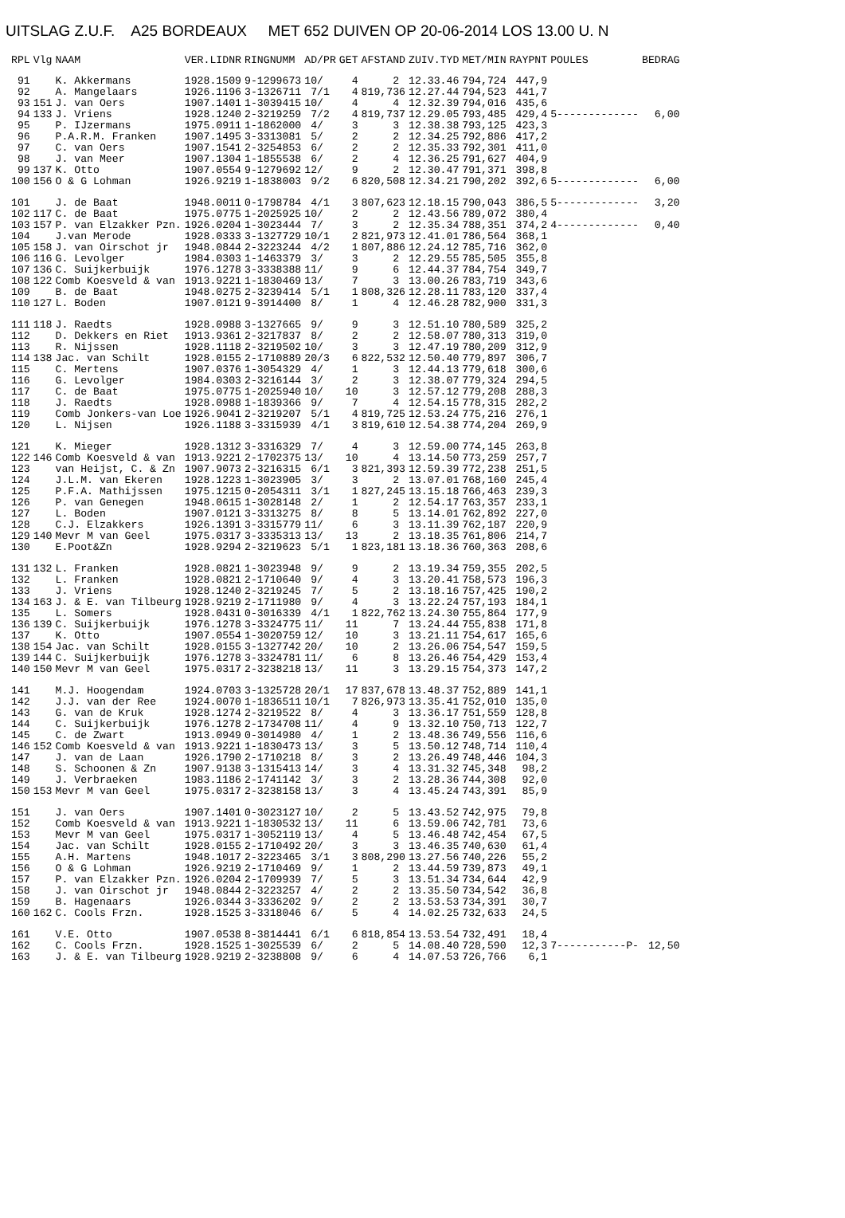UITSLAG Z.U.F. A25 BORDEAUX MET 652 DUIVEN OP 20-06-2014 LOS 13.00 U. N
| RPL | Vlg | NAAM | VER.LIDNR | RINGNUMM | AD/PR | GET | AFSTAND | ZUIV.TYD | MET/MIN | RAYPNT | POULES | BEDRAG |
| --- | --- | --- | --- | --- | --- | --- | --- | --- | --- | --- | --- | --- |
| 91 | | K. Akkermans | 1928.1509 | 9-1299673 | 10/ | 4 | 2 | 12.33.46 | 794,724 | 447,9 | | |
| 92 | | A. Mangelaars | 1926.1196 | 3-1326711 | 7/1 | 4 | 819,736 | 12.27.44 | 794,523 | 441,7 | | |
| 93 | 151 | J. van Oers | 1907.1401 | 1-3039415 | 10/ | 4 | 4 | 12.32.39 | 794,016 | 435,6 | | |
| 94 | 133 | J. Vriens | 1928.1240 | 2-3219259 | 7/2 | 4 | 819,737 | 12.29.05 | 793,485 | 429,4 | 5------------- | 6,00 |
| 95 | | P. IJzermans | 1975.0911 | 1-1862000 | 4/ | 3 | 3 | 12.38.38 | 793,125 | 423,3 | | |
| 96 | | P.A.R.M. Franken | 1907.1495 | 3-3313081 | 5/ | 2 | 2 | 12.34.25 | 792,886 | 417,2 | | |
| 97 | | C. van Oers | 1907.1541 | 2-3254853 | 6/ | 2 | 2 | 12.35.33 | 792,301 | 411,0 | | |
| 98 | | J. van Meer | 1907.1304 | 1-1855538 | 6/ | 2 | 4 | 12.36.25 | 791,627 | 404,9 | | |
| 99 | 137 | K. Otto | 1907.0554 | 9-1279692 | 12/ | 9 | 2 | 12.30.47 | 791,371 | 398,8 | | |
| 100 | 156 | O & G Lohman | 1926.9219 | 1-1838003 | 9/2 | 6 | 820,508 | 12.34.21 | 790,202 | 392,6 | 5------------- | 6,00 |
| 101 | | J. de Baat | 1948.0011 | 0-1798784 | 4/1 | 3 | 807,623 | 12.18.15 | 790,043 | 386,5 | 5------------- | 3,20 |
| 102 | 117 | C. de Baat | 1975.0775 | 1-2025925 | 10/ | 2 | 2 | 12.43.56 | 789,072 | 380,4 | | |
| 103 | 157 | P. van Elzakker Pzn. | 1926.0204 | 1-3023444 | 7/ | 3 | 2 | 12.35.34 | 788,351 | 374,2 | 4------------- | 0,40 |
| 104 | | J.van Merode | 1928.0333 | 3-1327729 | 10/1 | 2 | 821,973 | 12.41.01 | 786,564 | 368,1 | | |
| 105 | 158 | J. van Oirschot jr | 1948.0844 | 2-3223244 | 4/2 | 1 | 807,886 | 12.24.12 | 785,716 | 362,0 | | |
| 106 | 116 | G. Levolger | 1984.0303 | 1-1463379 | 3/ | 3 | 2 | 12.29.55 | 785,505 | 355,8 | | |
| 107 | 136 | C. Suijkerbuijk | 1976.1278 | 3-3338388 | 11/ | 9 | 6 | 12.44.37 | 784,754 | 349,7 | | |
| 108 | 122 | Comb Koesveld & van | 1913.9221 | 1-1830469 | 13/ | 7 | 3 | 13.00.26 | 783,719 | 343,6 | | |
| 109 | | B. de Baat | 1948.0275 | 2-3239414 | 5/1 | 1 | 808,326 | 12.28.11 | 783,120 | 337,4 | | |
| 110 | 127 | L. Boden | 1907.0121 | 9-3914400 | 8/ | 1 | 4 | 12.46.28 | 782,900 | 331,3 | | |
| 111 | 118 | J. Raedts | 1928.0988 | 3-1327665 | 9/ | 9 | 3 | 12.51.10 | 780,589 | 325,2 | | |
| 112 | | D. Dekkers en Riet | 1913.9361 | 2-3217837 | 8/ | 2 | 2 | 12.58.07 | 780,313 | 319,0 | | |
| 113 | | R. Nijssen | 1928.1118 | 2-3219502 | 10/ | 3 | 3 | 12.47.19 | 780,209 | 312,9 | | |
| 114 | 138 | Jac. van Schilt | 1928.0155 | 2-1710889 | 20/3 | 6 | 822,532 | 12.50.40 | 779,897 | 306,7 | | |
| 115 | | C. Mertens | 1907.0376 | 1-3054329 | 4/ | 1 | 3 | 12.44.13 | 779,618 | 300,6 | | |
| 116 | | G. Levolger | 1984.0303 | 2-3216144 | 3/ | 2 | 3 | 12.38.07 | 779,324 | 294,5 | | |
| 117 | | C. de Baat | 1975.0775 | 1-2025940 | 10/ | 10 | 3 | 12.57.12 | 779,208 | 288,3 | | |
| 118 | | J. Raedts | 1928.0988 | 1-1839366 | 9/ | 7 | 4 | 12.54.15 | 778,315 | 282,2 | | |
| 119 | | Comb Jonkers-van Loe | 1926.9041 | 2-3219207 | 5/1 | 4 | 819,725 | 12.53.24 | 775,216 | 276,1 | | |
| 120 | | L. Nijsen | 1926.1188 | 3-3315939 | 4/1 | 3 | 819,610 | 12.54.38 | 774,204 | 269,9 | | |
| 121 | | K. Mieger | 1928.1312 | 3-3316329 | 7/ | 4 | 3 | 12.59.00 | 774,145 | 263,8 | | |
| 122 | 146 | Comb Koesveld & van | 1913.9221 | 2-1702375 | 13/ | 10 | 4 | 13.14.50 | 773,259 | 257,7 | | |
| 123 | | van Heijst, C. & Zn | 1907.9073 | 2-3216315 | 6/1 | 3 | 821,393 | 12.59.39 | 772,238 | 251,5 | | |
| 124 | | J.L.M. van Ekeren | 1928.1223 | 1-3023905 | 3/ | 3 | 2 | 13.07.01 | 768,160 | 245,4 | | |
| 125 | | P.F.A. Mathijssen | 1975.1215 | 0-2054311 | 3/1 | 1 | 827,245 | 13.15.18 | 766,463 | 239,3 | | |
| 126 | | P. van Genegen | 1948.0615 | 1-3028148 | 2/ | 1 | 2 | 12.54.17 | 763,357 | 233,1 | | |
| 127 | | L. Boden | 1907.0121 | 3-3313275 | 8/ | 8 | 5 | 13.14.01 | 762,892 | 227,0 | | |
| 128 | | C.J. Elzakkers | 1926.1391 | 3-3315779 | 11/ | 6 | 3 | 13.11.39 | 762,187 | 220,9 | | |
| 129 | 140 | Mevr M van Geel | 1975.0317 | 3-3335313 | 13/ | 13 | 2 | 13.18.35 | 761,806 | 214,7 | | |
| 130 | | E.Poot&Zn | 1928.9294 | 2-3219623 | 5/1 | 1 | 823,181 | 13.18.36 | 760,363 | 208,6 | | |
| 131 | 132 | L. Franken | 1928.0821 | 1-3023948 | 9/ | 9 | 2 | 13.19.34 | 759,355 | 202,5 | | |
| 132 | | L. Franken | 1928.0821 | 2-1710640 | 9/ | 4 | 3 | 13.20.41 | 758,573 | 196,3 | | |
| 133 | | J. Vriens | 1928.1240 | 2-3219245 | 7/ | 5 | 2 | 13.18.16 | 757,425 | 190,2 | | |
| 134 | 163 | J. & E. van Tilbeurg | 1928.9219 | 2-1711980 | 9/ | 4 | 3 | 13.22.24 | 757,193 | 184,1 | | |
| 135 | | L. Somers | 1928.0431 | 0-3016339 | 4/1 | 1 | 822,762 | 13.24.30 | 755,864 | 177,9 | | |
| 136 | 139 | C. Suijkerbuijk | 1976.1278 | 3-3324775 | 11/ | 11 | 7 | 13.24.44 | 755,838 | 171,8 | | |
| 137 | | K. Otto | 1907.0554 | 1-3020759 | 12/ | 10 | 3 | 13.21.11 | 754,617 | 165,6 | | |
| 138 | 154 | Jac. van Schilt | 1928.0155 | 3-1327742 | 20/ | 10 | 2 | 13.26.06 | 754,547 | 159,5 | | |
| 139 | 144 | C. Suijkerbuijk | 1976.1278 | 3-3324781 | 11/ | 6 | 8 | 13.26.46 | 754,429 | 153,4 | | |
| 140 | 150 | Mevr M van Geel | 1975.0317 | 2-3238218 | 13/ | 11 | 3 | 13.29.15 | 754,373 | 147,2 | | |
| 141 | | M.J. Hoogendam | 1924.0703 | 3-1325728 | 20/1 | 17 | 837,678 | 13.48.37 | 752,889 | 141,1 | | |
| 142 | | J.J. van der Ree | 1924.0070 | 1-1836511 | 10/1 | 7 | 826,973 | 13.35.41 | 752,010 | 135,0 | | |
| 143 | | G. van de Kruk | 1928.1274 | 2-3219522 | 8/ | 4 | 3 | 13.36.17 | 751,559 | 128,8 | | |
| 144 | | C. Suijkerbuijk | 1976.1278 | 2-1734708 | 11/ | 4 | 9 | 13.32.10 | 750,713 | 122,7 | | |
| 145 | | C. de Zwart | 1913.0949 | 0-3014980 | 4/ | 1 | 2 | 13.48.36 | 749,556 | 116,6 | | |
| 146 | 152 | Comb Koesveld & van | 1913.9221 | 1-1830473 | 13/ | 3 | 5 | 13.50.12 | 748,714 | 110,4 | | |
| 147 | | J. van de Laan | 1926.1790 | 2-1710218 | 8/ | 3 | 2 | 13.26.49 | 748,446 | 104,3 | | |
| 148 | | S. Schoonen & Zn | 1907.9138 | 3-1315413 | 14/ | 3 | 4 | 13.31.32 | 745,348 | 98,2 | | |
| 149 | | J. Verbraeken | 1983.1186 | 2-1741142 | 3/ | 3 | 2 | 13.28.36 | 744,308 | 92,0 | | |
| 150 | 153 | Mevr M van Geel | 1975.0317 | 2-3238158 | 13/ | 3 | 4 | 13.45.24 | 743,391 | 85,9 | | |
| 151 | | J. van Oers | 1907.1401 | 0-3023127 | 10/ | 2 | 5 | 13.43.52 | 742,975 | 79,8 | | |
| 152 | | Comb Koesveld & van | 1913.9221 | 1-1830532 | 13/ | 11 | 6 | 13.59.06 | 742,781 | 73,6 | | |
| 153 | | Mevr M van Geel | 1975.0317 | 1-3052119 | 13/ | 4 | 5 | 13.46.48 | 742,454 | 67,5 | | |
| 154 | | Jac. van Schilt | 1928.0155 | 2-1710492 | 20/ | 3 | 3 | 13.46.35 | 740,630 | 61,4 | | |
| 155 | | A.H. Martens | 1948.1017 | 2-3223465 | 3/1 | 3 | 808,290 | 13.27.56 | 740,226 | 55,2 | | |
| 156 | | O & G Lohman | 1926.9219 | 2-1710469 | 9/ | 1 | 2 | 13.44.59 | 739,873 | 49,1 | | |
| 157 | | P. van Elzakker Pzn. | 1926.0204 | 2-1709939 | 7/ | 5 | 3 | 13.51.34 | 734,644 | 42,9 | | |
| 158 | | J. van Oirschot jr | 1948.0844 | 2-3223257 | 4/ | 2 | 2 | 13.35.50 | 734,542 | 36,8 | | |
| 159 | | B. Hagenaars | 1926.0344 | 3-3336202 | 9/ | 2 | 2 | 13.53.53 | 734,391 | 30,7 | | |
| 160 | 162 | C. Cools Frzn. | 1928.1525 | 3-3318046 | 6/ | 5 | 4 | 14.02.25 | 732,633 | 24,5 | | |
| 161 | | V.E. Otto | 1907.0538 | 8-3814441 | 6/1 | 6 | 818,854 | 13.53.54 | 732,491 | 18,4 | | |
| 162 | | C. Cools Frzn. | 1928.1525 | 1-3025539 | 6/ | 2 | 5 | 14.08.40 | 728,590 | 12,3 | 7-----------P- | 12,50 |
| 163 | | J. & E. van Tilbeurg | 1928.9219 | 2-3238808 | 9/ | 6 | 4 | 14.07.53 | 726,766 | 6,1 | | |